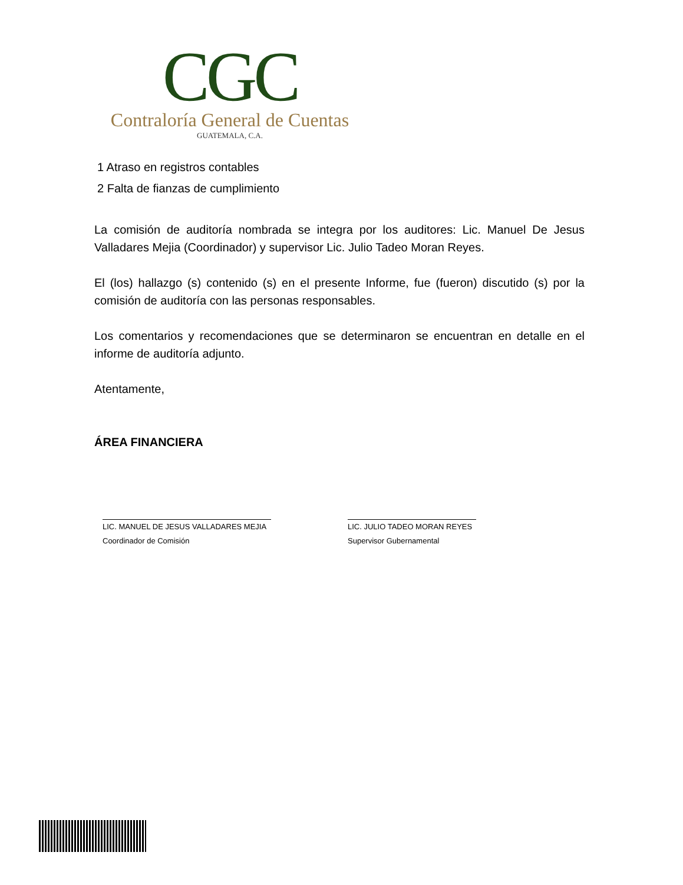CGC
Contraloría General de Cuentas
GUATEMALA, C.A.
1 Atraso en registros contables
2 Falta de fianzas de cumplimiento
La comisión de auditoría nombrada se integra por los auditores: Lic. Manuel De Jesus Valladares Mejia (Coordinador) y supervisor Lic. Julio Tadeo Moran Reyes.
El (los) hallazgo (s) contenido (s) en el presente Informe, fue (fueron) discutido (s) por la comisión de auditoría con las personas responsables.
Los comentarios y recomendaciones que se determinaron se encuentran en detalle en el informe de auditoría adjunto.
Atentamente,
ÁREA FINANCIERA
LIC. MANUEL DE JESUS VALLADARES MEJIA
Coordinador de Comisión
LIC. JULIO TADEO MORAN REYES
Supervisor Gubernamental